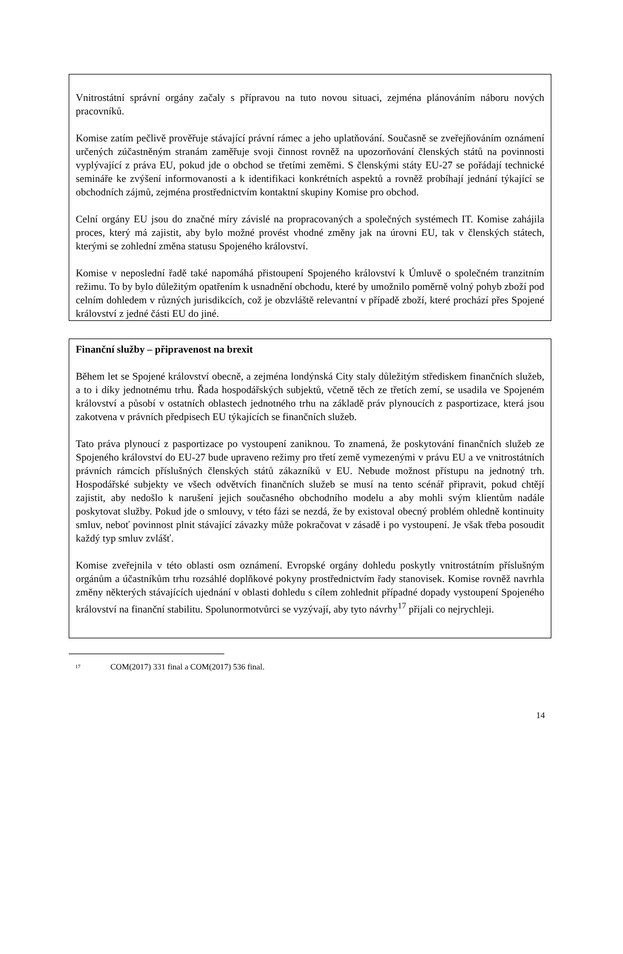Vnitrostátní správní orgány začaly s přípravou na tuto novou situaci, zejména plánováním náboru nových pracovníků.
Komise zatím pečlivě prověřuje stávající právní rámec a jeho uplatňování. Současně se zveřejňováním oznámení určených zúčastněným stranám zaměřuje svoji činnost rovněž na upozorňování členských států na povinnosti vyplývající z práva EU, pokud jde o obchod se třetími zeměmi. S členskými státy EU-27 se pořádají technické semináře ke zvýšení informovanosti a k identifikaci konkrétních aspektů a rovněž probíhají jednání týkající se obchodních zájmů, zejména prostřednictvím kontaktní skupiny Komise pro obchod.
Celní orgány EU jsou do značné míry závislé na propracovaných a společných systémech IT. Komise zahájila proces, který má zajistit, aby bylo možné provést vhodné změny jak na úrovni EU, tak v členských státech, kterými se zohlední změna statusu Spojeného království.
Komise v neposlední řadě také napomáhá přistoupení Spojeného království k Úmluvě o společném tranzitním režimu. To by bylo důležitým opatřením k usnadnění obchodu, které by umožnilo poměrně volný pohyb zboží pod celním dohledem v různých jurisdikcích, což je obzvláště relevantní v případě zboží, které prochází přes Spojené království z jedné části EU do jiné.
Finanční služby – připravenost na brexit
Během let se Spojené království obecně, a zejména londýnská City staly důležitým střediskem finančních služeb, a to i díky jednotnému trhu. Řada hospodářských subjektů, včetně těch ze třetích zemí, se usadila ve Spojeném království a působí v ostatních oblastech jednotného trhu na základě práv plynoucích z pasportizace, která jsou zakotvena v právních předpisech EU týkajících se finančních služeb.
Tato práva plynoucí z pasportizace po vystoupení zaniknou. To znamená, že poskytování finančních služeb ze Spojeného království do EU-27 bude upraveno režimy pro třetí země vymezenými v právu EU a ve vnitrostátních právních rámcích příslušných členských států zákazníků v EU. Nebude možnost přístupu na jednotný trh. Hospodářské subjekty ve všech odvětvích finančních služeb se musí na tento scénář připravit, pokud chtějí zajistit, aby nedošlo k narušení jejich současného obchodního modelu a aby mohli svým klientům nadále poskytovat služby. Pokud jde o smlouvy, v této fázi se nezdá, že by existoval obecný problém ohledně kontinuity smluv, neboť povinnost plnit stávající závazky může pokračovat v zásadě i po vystoupení. Je však třeba posoudit každý typ smluv zvlášť.
Komise zveřejnila v této oblasti osm oznámení. Evropské orgány dohledu poskytly vnitrostátním příslušným orgánům a účastníkům trhu rozsáhlé doplňkové pokyny prostřednictvím řady stanovisek. Komise rovněž navrhla změny některých stávajících ujednání v oblasti dohledu s cílem zohlednit případné dopady vystoupení Spojeného království na finanční stabilitu. Spolunormotvůrci se vyzývají, aby tyto návrhy<sup>17</sup> přijali co nejrychleji.
<sup>17</sup> COM(2017) 331 final a COM(2017) 536 final.
14